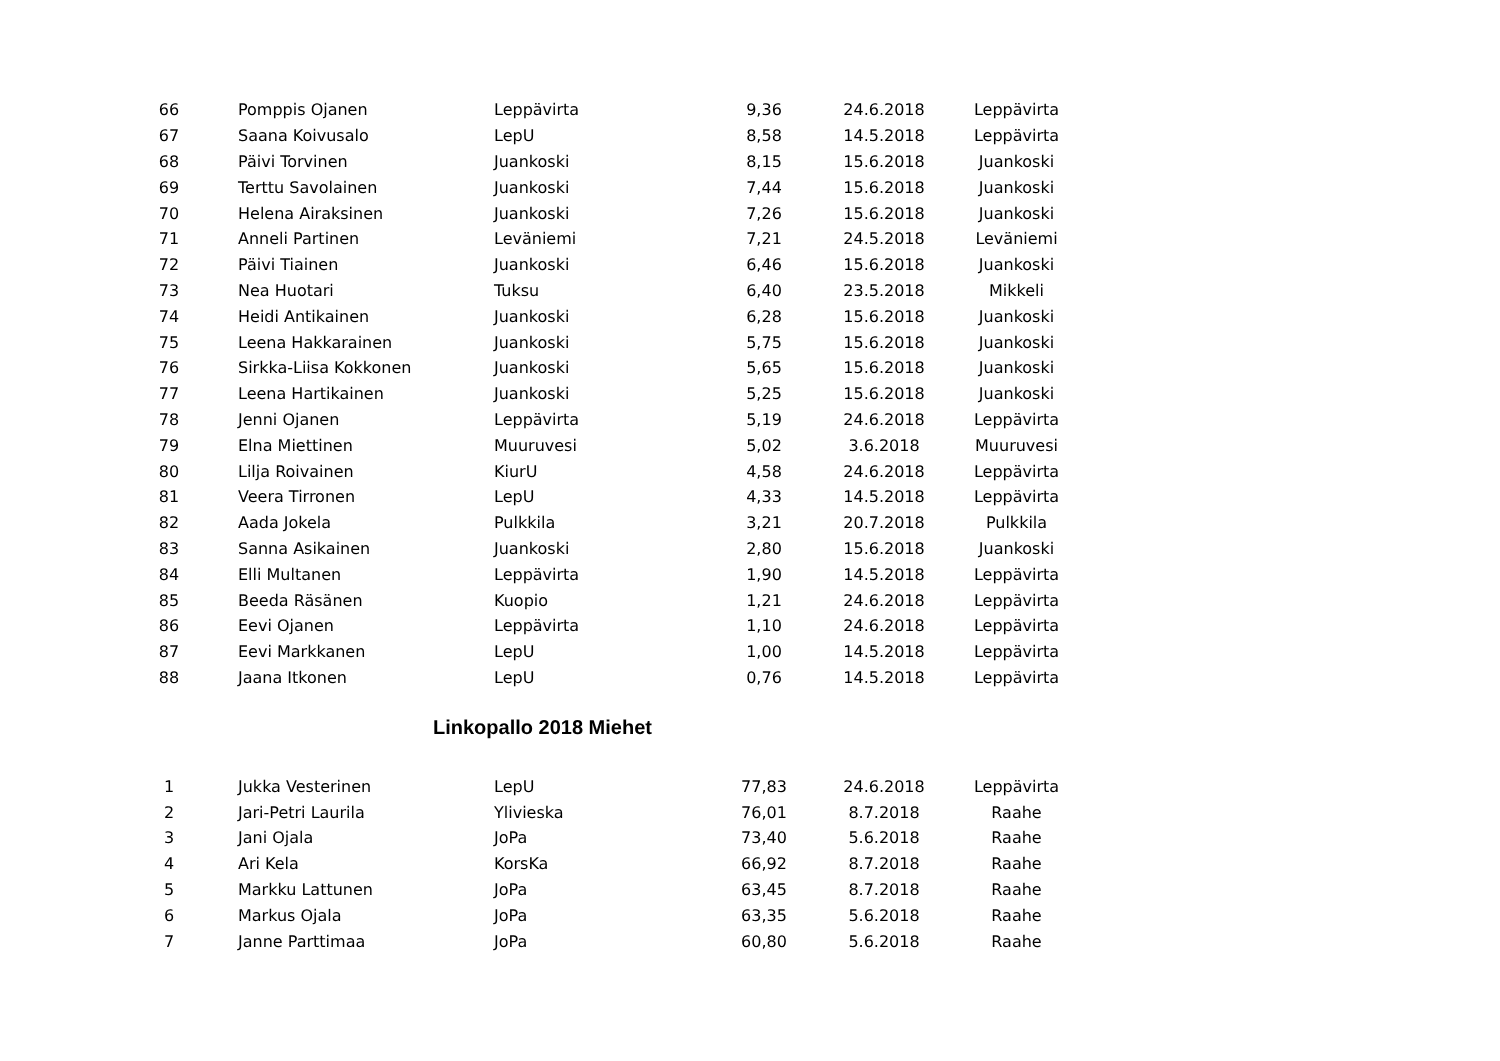| 66 | Pomppis Ojanen | Leppävirta | 9,36 | 24.6.2018 | Leppävirta |
| 67 | Saana Koivusalo | LepU | 8,58 | 14.5.2018 | Leppävirta |
| 68 | Päivi Torvinen | Juankoski | 8,15 | 15.6.2018 | Juankoski |
| 69 | Terttu Savolainen | Juankoski | 7,44 | 15.6.2018 | Juankoski |
| 70 | Helena Airaksinen | Juankoski | 7,26 | 15.6.2018 | Juankoski |
| 71 | Anneli Partinen | Leväniemi | 7,21 | 24.5.2018 | Leväniemi |
| 72 | Päivi Tiainen | Juankoski | 6,46 | 15.6.2018 | Juankoski |
| 73 | Nea Huotari | Tuksu | 6,40 | 23.5.2018 | Mikkeli |
| 74 | Heidi Antikainen | Juankoski | 6,28 | 15.6.2018 | Juankoski |
| 75 | Leena Hakkarainen | Juankoski | 5,75 | 15.6.2018 | Juankoski |
| 76 | Sirkka-Liisa Kokkonen | Juankoski | 5,65 | 15.6.2018 | Juankoski |
| 77 | Leena Hartikainen | Juankoski | 5,25 | 15.6.2018 | Juankoski |
| 78 | Jenni Ojanen | Leppävirta | 5,19 | 24.6.2018 | Leppävirta |
| 79 | Elna Miettinen | Muuruvesi | 5,02 | 3.6.2018 | Muuruvesi |
| 80 | Lilja Roivainen | KiurU | 4,58 | 24.6.2018 | Leppävirta |
| 81 | Veera Tirronen | LepU | 4,33 | 14.5.2018 | Leppävirta |
| 82 | Aada Jokela | Pulkkila | 3,21 | 20.7.2018 | Pulkkila |
| 83 | Sanna Asikainen | Juankoski | 2,80 | 15.6.2018 | Juankoski |
| 84 | Elli Multanen | Leppävirta | 1,90 | 14.5.2018 | Leppävirta |
| 85 | Beeda Räsänen | Kuopio | 1,21 | 24.6.2018 | Leppävirta |
| 86 | Eevi Ojanen | Leppävirta | 1,10 | 24.6.2018 | Leppävirta |
| 87 | Eevi Markkanen | LepU | 1,00 | 14.5.2018 | Leppävirta |
| 88 | Jaana Itkonen | LepU | 0,76 | 14.5.2018 | Leppävirta |
Linkopallo 2018 Miehet
| 1 | Jukka Vesterinen | LepU | 77,83 | 24.6.2018 | Leppävirta |
| 2 | Jari-Petri Laurila | Ylivieska | 76,01 | 8.7.2018 | Raahe |
| 3 | Jani Ojala | JoPa | 73,40 | 5.6.2018 | Raahe |
| 4 | Ari Kela | KorsKa | 66,92 | 8.7.2018 | Raahe |
| 5 | Markku Lattunen | JoPa | 63,45 | 8.7.2018 | Raahe |
| 6 | Markus Ojala | JoPa | 63,35 | 5.6.2018 | Raahe |
| 7 | Janne Parttimaa | JoPa | 60,80 | 5.6.2018 | Raahe |